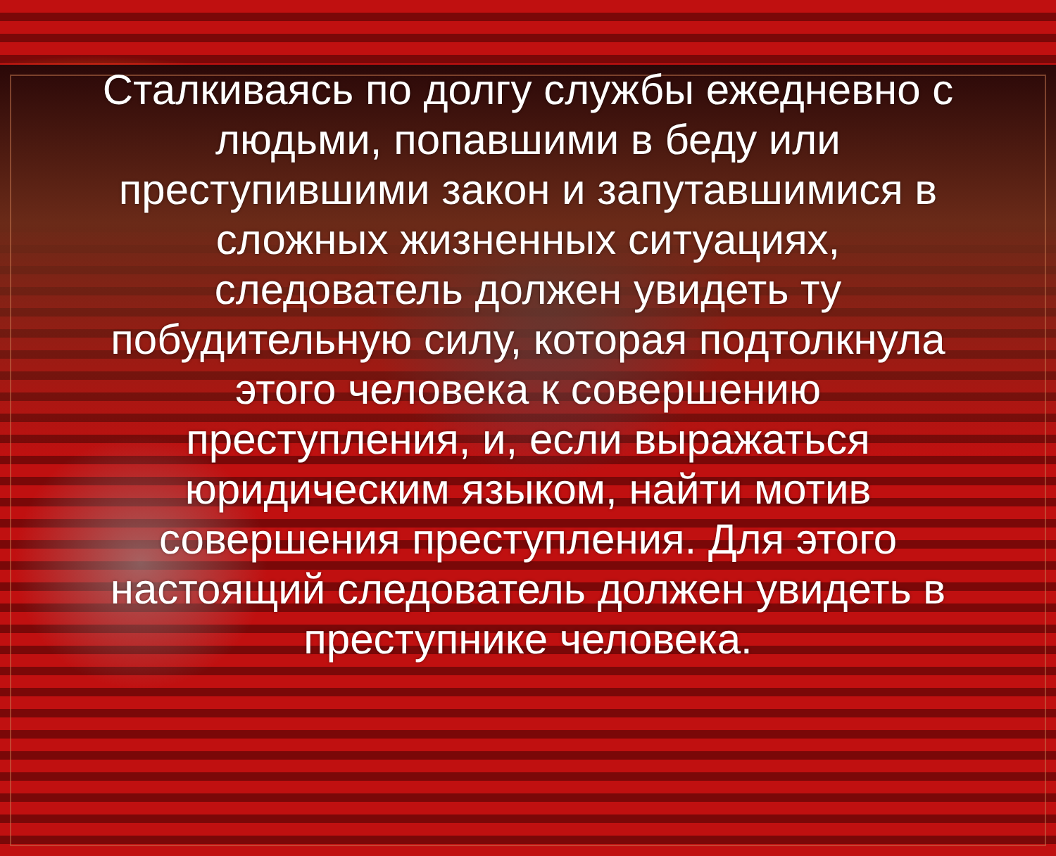Сталкиваясь по долгу службы ежедневно с людьми, попавшими в беду или преступившими закон и запутавшимися в сложных жизненных ситуациях, следователь должен увидеть ту побудительную силу, которая подтолкнула этого человека к совершению преступления, и, если выражаться юридическим языком, найти мотив совершения преступления. Для этого настоящий следователь должен увидеть в преступнике человека.